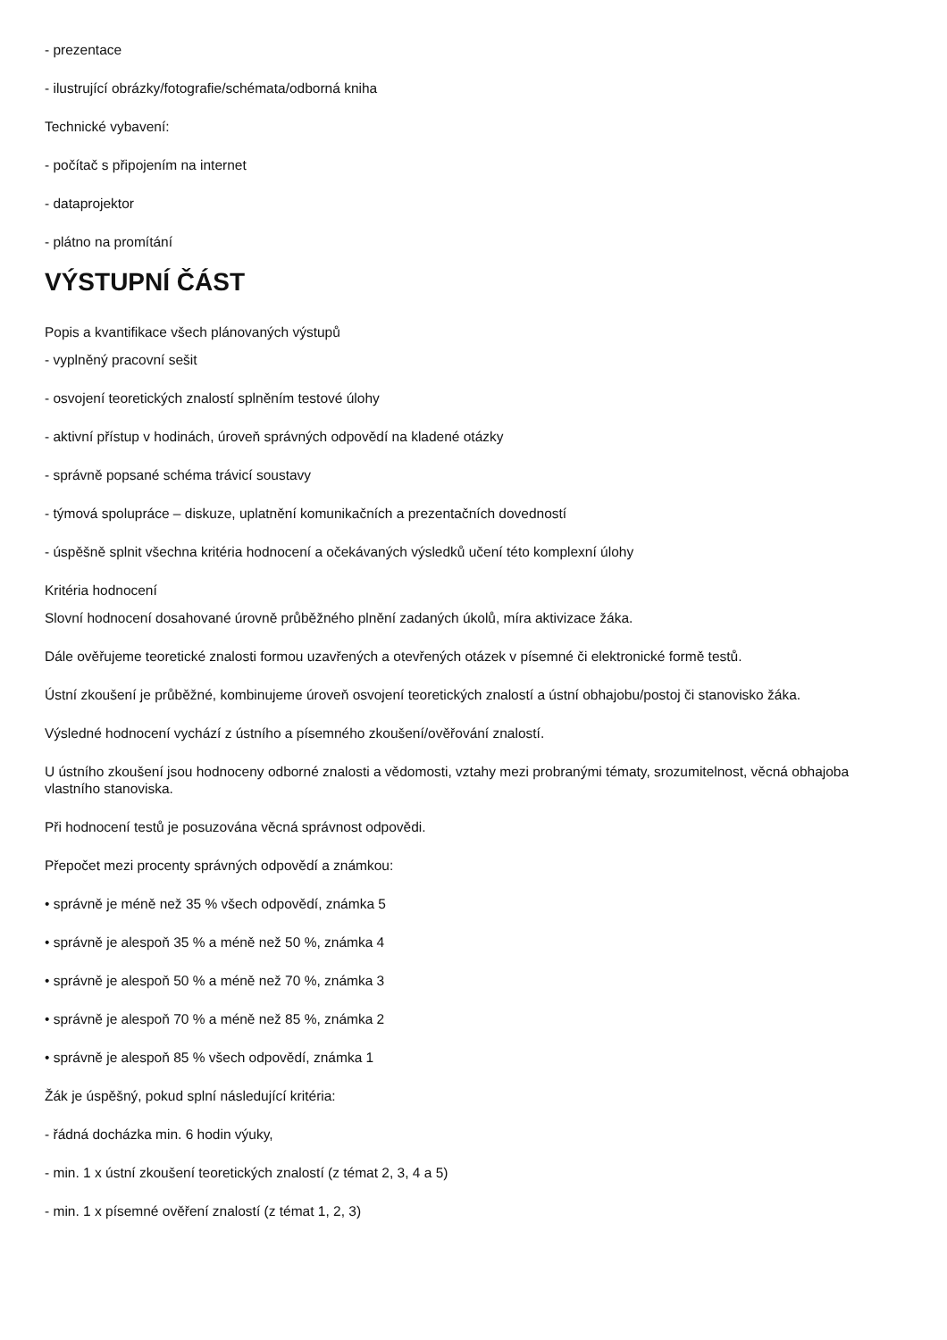- prezentace
- ilustrující obrázky/fotografie/schémata/odborná kniha
Technické vybavení:
- počítač s připojením na internet
- dataprojektor
- plátno na promítání
VÝSTUPNÍ ČÁST
Popis a kvantifikace všech plánovaných výstupů
- vyplněný pracovní sešit
- osvojení teoretických znalostí splněním testové úlohy
- aktivní přístup v hodinách, úroveň správných odpovědí na kladené otázky
- správně popsané schéma trávicí soustavy
- týmová spolupráce – diskuze, uplatnění komunikačních a prezentačních dovedností
- úspěšně splnit všechna kritéria hodnocení a očekávaných výsledků učení této komplexní úlohy
Kritéria hodnocení
Slovní hodnocení dosahované úrovně průběžného plnění zadaných úkolů, míra aktivizace žáka.
Dále ověřujeme teoretické znalosti formou uzavřených a otevřených otázek v písemné či elektronické formě testů.
Ústní zkoušení je průběžné, kombinujeme úroveň osvojení teoretických znalostí a ústní obhajobu/postoj či stanovisko žáka.
Výsledné hodnocení vychází z ústního a písemného zkoušení/ověřování znalostí.
U ústního zkoušení jsou hodnoceny odborné znalosti a vědomosti, vztahy mezi probranými tématy, srozumitelnost, věcná obhajoba vlastního stanoviska.
Při hodnocení testů je posuzována věcná správnost odpovědi.
Přepočet mezi procenty správných odpovědí a známkou:
• správně je méně než 35 % všech odpovědí, známka 5
• správně je alespoň 35 % a méně než 50 %, známka 4
• správně je alespoň 50 % a méně než 70 %, známka 3
• správně je alespoň 70 % a méně než 85 %, známka 2
• správně je alespoň 85 % všech odpovědí, známka 1
Žák je úspěšný, pokud splní následující kritéria:
- řádná docházka min. 6 hodin výuky,
- min. 1 x ústní zkoušení teoretických znalostí (z témat 2, 3, 4 a 5)
- min. 1 x písemné ověření znalostí (z témat 1, 2, 3)